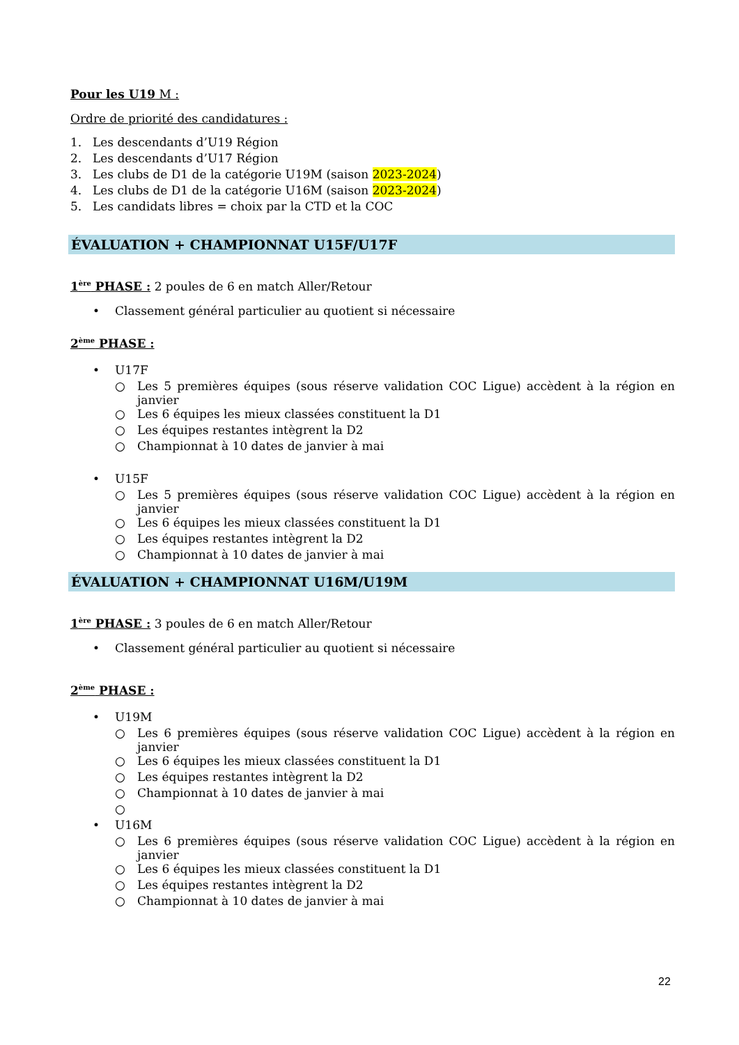Pour les U19 M :
Ordre de priorité des candidatures :
1. Les descendants d’U19 Région
2. Les descendants d’U17 Région
3. Les clubs de D1 de la catégorie U19M (saison 2023-2024)
4. Les clubs de D1 de la catégorie U16M (saison 2023-2024)
5. Les candidats libres = choix par la CTD et la COC
ÉVALUATION + CHAMPIONNAT U15F/U17F
1<sup>ère</sup> PHASE : 2 poules de 6 en match Aller/Retour
• Classement général particulier au quotient si nécessaire
2<sup>ème</sup> PHASE :
• U17F
○ Les 5 premières équipes (sous réserve validation COC Ligue) accèdent à la région en janvier
○ Les 6 équipes les mieux classées constituent la D1
○ Les équipes restantes intègrent la D2
○ Championnat à 10 dates de janvier à mai
• U15F
○ Les 5 premières équipes (sous réserve validation COC Ligue) accèdent à la région en janvier
○ Les 6 équipes les mieux classées constituent la D1
○ Les équipes restantes intègrent la D2
○ Championnat à 10 dates de janvier à mai
ÉVALUATION + CHAMPIONNAT U16M/U19M
1<sup>ère</sup> PHASE : 3 poules de 6 en match Aller/Retour
• Classement général particulier au quotient si nécessaire
2<sup>ème</sup> PHASE :
• U19M
○ Les 6 premières équipes (sous réserve validation COC Ligue) accèdent à la région en janvier
○ Les 6 équipes les mieux classées constituent la D1
○ Les équipes restantes intègrent la D2
○ Championnat à 10 dates de janvier à mai
○
• U16M
○ Les 6 premières équipes (sous réserve validation COC Ligue) accèdent à la région en janvier
○ Les 6 équipes les mieux classées constituent la D1
○ Les équipes restantes intègrent la D2
○ Championnat à 10 dates de janvier à mai
22